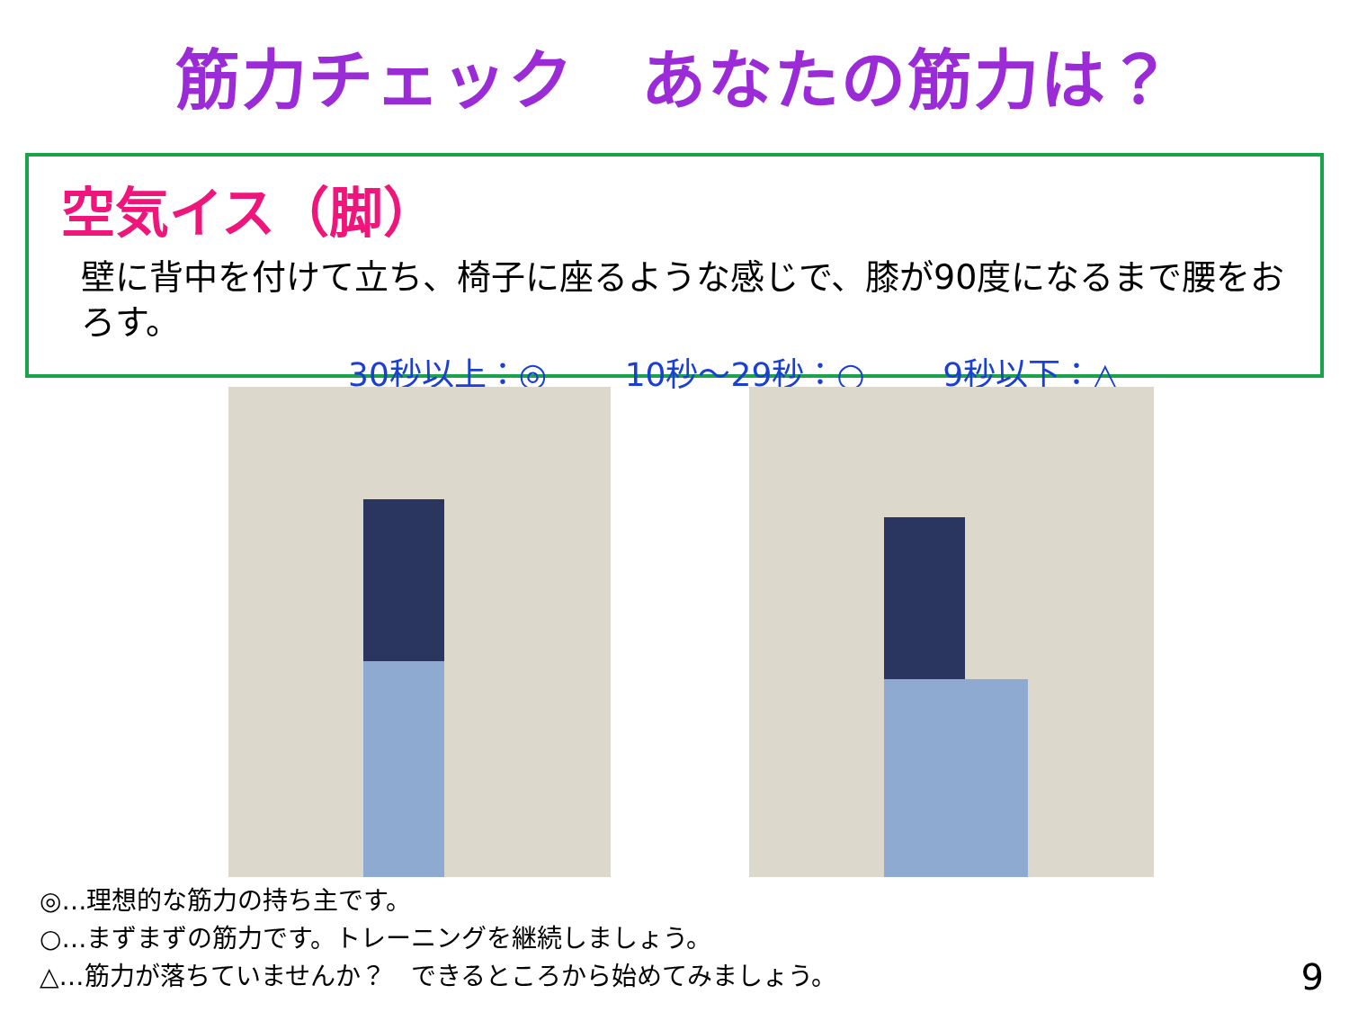筋力チェック　あなたの筋力は？
空気イス（脚）
壁に背中を付けて立ち、椅子に座るような感じで、膝が90度になるまで腰をおろす。
30秒以上：◎ 10秒～29秒：○ 9秒以下：△
◎…理想的な筋力の持ち主です。
○…まずまずの筋力です。トレーニングを継続しましょう。
△…筋力が落ちていませんか？　できるところから始めてみましょう。
9